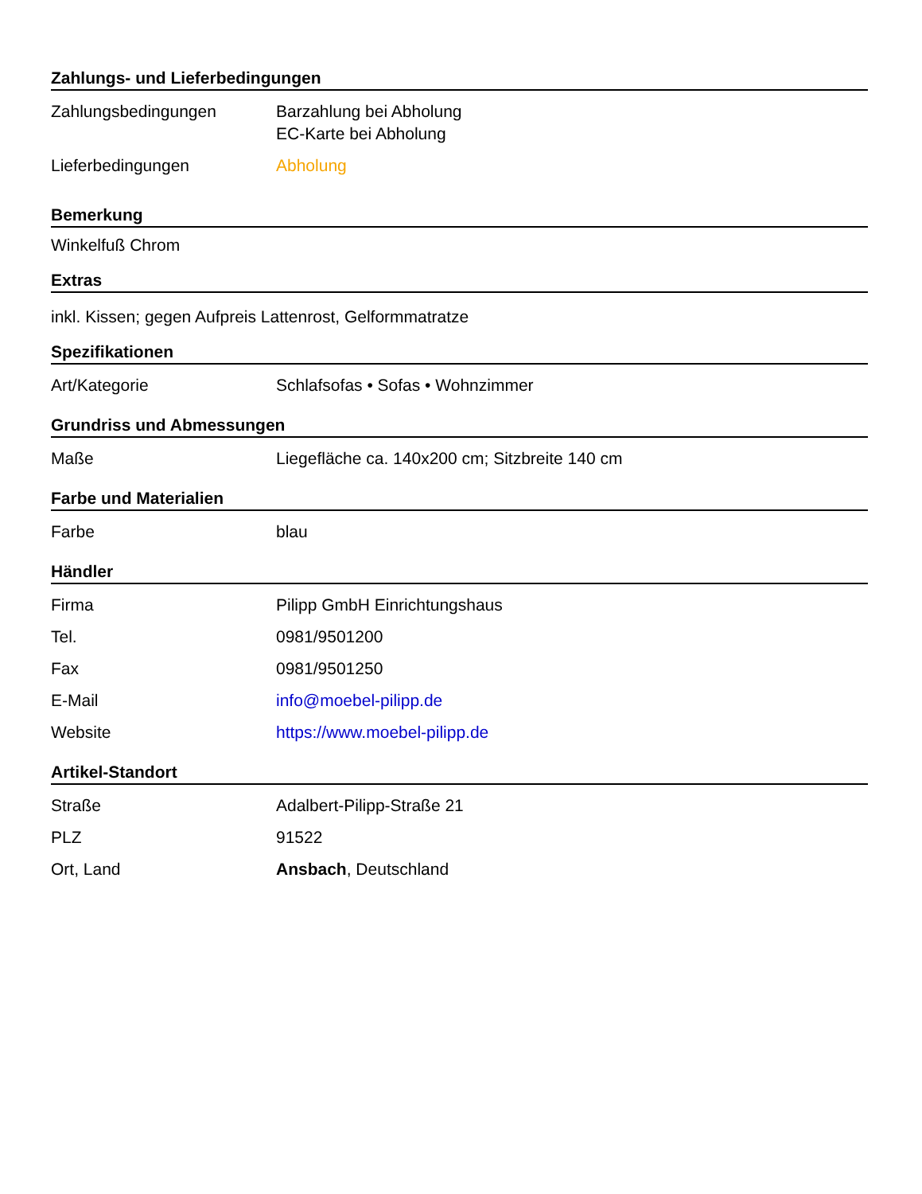Zahlungs- und Lieferbedingungen
| Zahlungsbedingungen | Barzahlung bei Abholung EC-Karte bei Abholung |
| Lieferbedingungen | Abholung |
Bemerkung
Winkelfuß Chrom
Extras
inkl. Kissen; gegen Aufpreis Lattenrost, Gelformmatratze
Spezifikationen
| Art/Kategorie | Schlafsofas • Sofas • Wohnzimmer |
Grundriss und Abmessungen
| Maße | Liegefläche ca. 140x200 cm; Sitzbreite 140 cm |
Farbe und Materialien
| Farbe | blau |
Händler
| Firma | Pilipp GmbH Einrichtungshaus |
| Tel. | 0981/9501200 |
| Fax | 0981/9501250 |
| E-Mail | info@moebel-pilipp.de |
| Website | https://www.moebel-pilipp.de |
Artikel-Standort
| Straße | Adalbert-Pilipp-Straße 21 |
| PLZ | 91522 |
| Ort, Land | Ansbach , Deutschland |